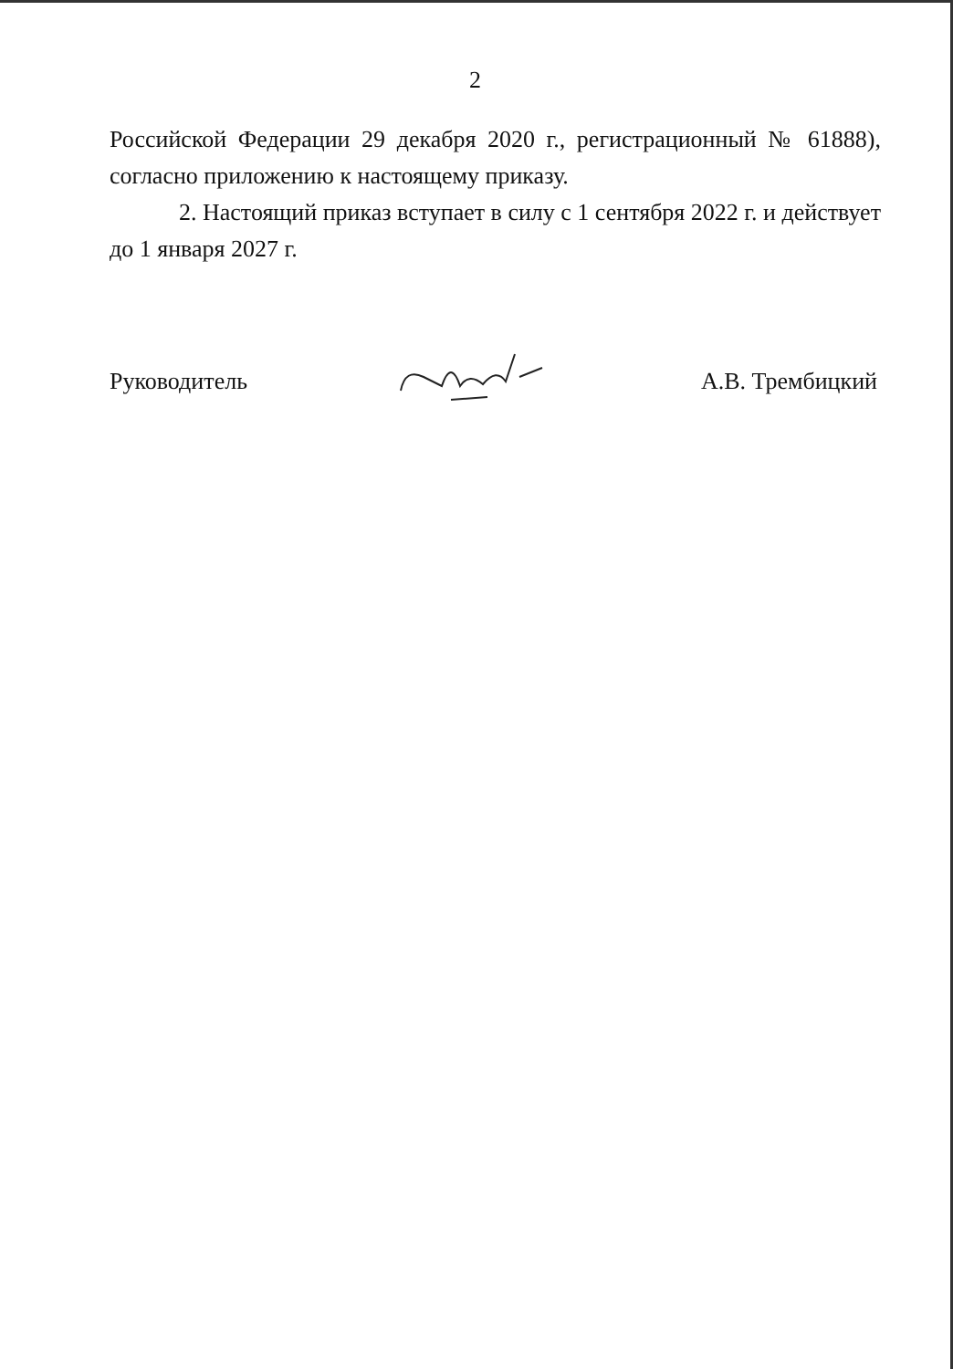2
Российской Федерации 29 декабря 2020 г., регистрационный № 61888), согласно приложению к настоящему приказу.
2. Настоящий приказ вступает в силу с 1 сентября 2022 г. и действует до 1 января 2027 г.
Руководитель А.В. Трембицкий